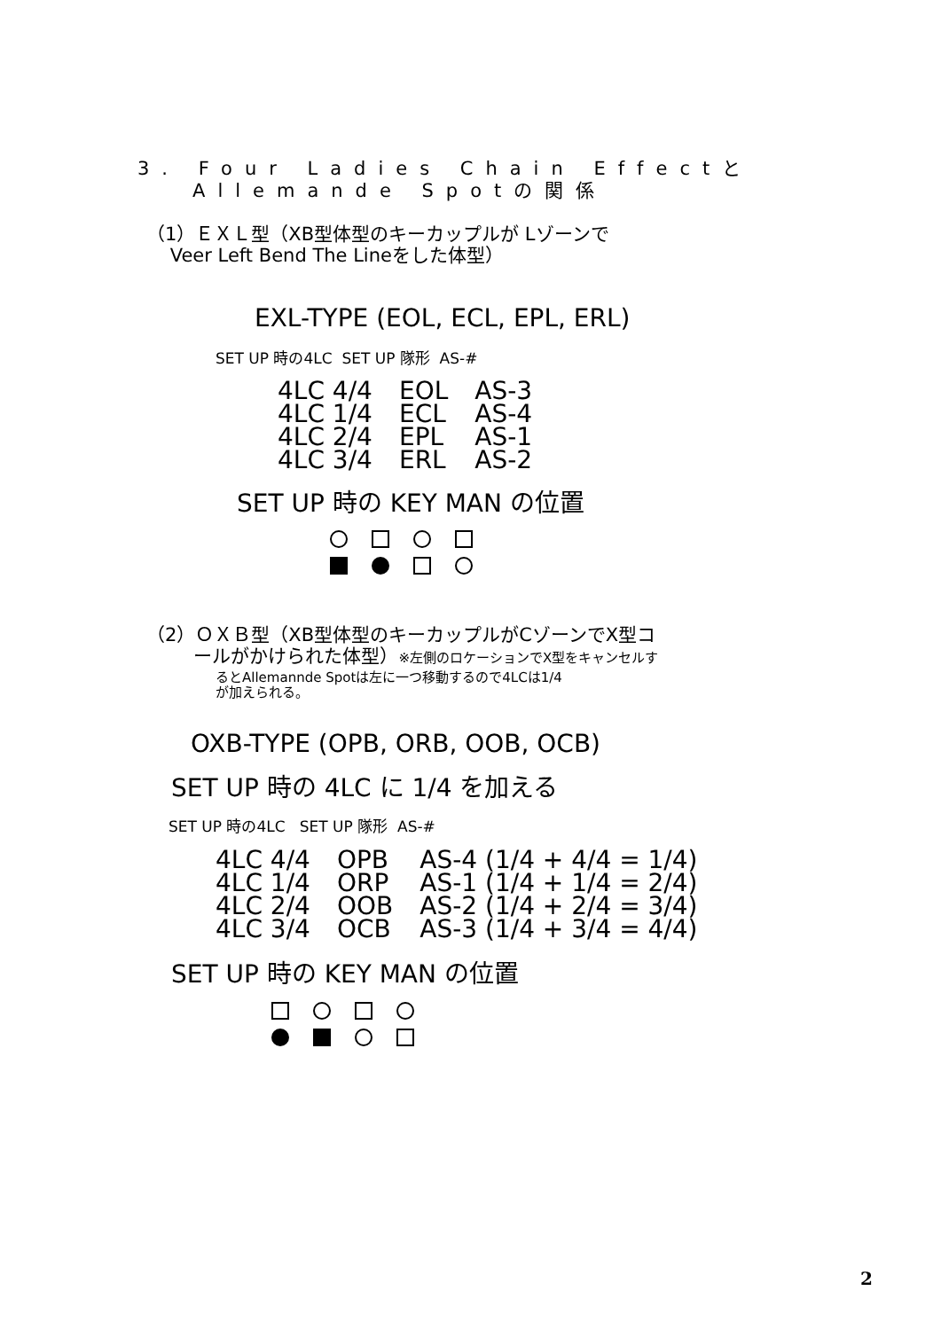3. Four Ladies Chain Effectと
Allemande Spotの関係
（1）ＥＸＬ型（XB型体型のキーカップルが Lゾーンで
Veer Left Bend The Lineをした体型）
EXL-TYPE (EOL, ECL, EPL, ERL)
SET UP 時の4LC SET UP 隊形 AS-#
| 4LC 4/4 | EOL | AS-3 |
| 4LC 1/4 | ECL | AS-4 |
| 4LC 2/4 | EPL | AS-1 |
| 4LC 3/4 | ERL | AS-2 |
SET UP 時の KEY MAN の位置
（2）ＯＸＢ型（XB型体型のキーカップルがCゾーンでX型コ
ールがかけられた体型）※左側のロケーションでX型をキャンセルす
るとAllemannde Spotは左に一つ移動するので4LCは1/4
が加えられる。
OXB-TYPE (OPB, ORB, OOB, OCB)
SET UP 時の 4LC に 1/4 を加える
SET UP 時の4LC SET UP 隊形 AS-#
| 4LC 4/4 | OPB | AS-4 (1/4 + 4/4 = 1/4) |
| 4LC 1/4 | ORP | AS-1 (1/4 + 1/4 = 2/4) |
| 4LC 2/4 | OOB | AS-2 (1/4 + 2/4 = 3/4) |
| 4LC 3/4 | OCB | AS-3 (1/4 + 3/4 = 4/4) |
SET UP 時の KEY MAN の位置
2